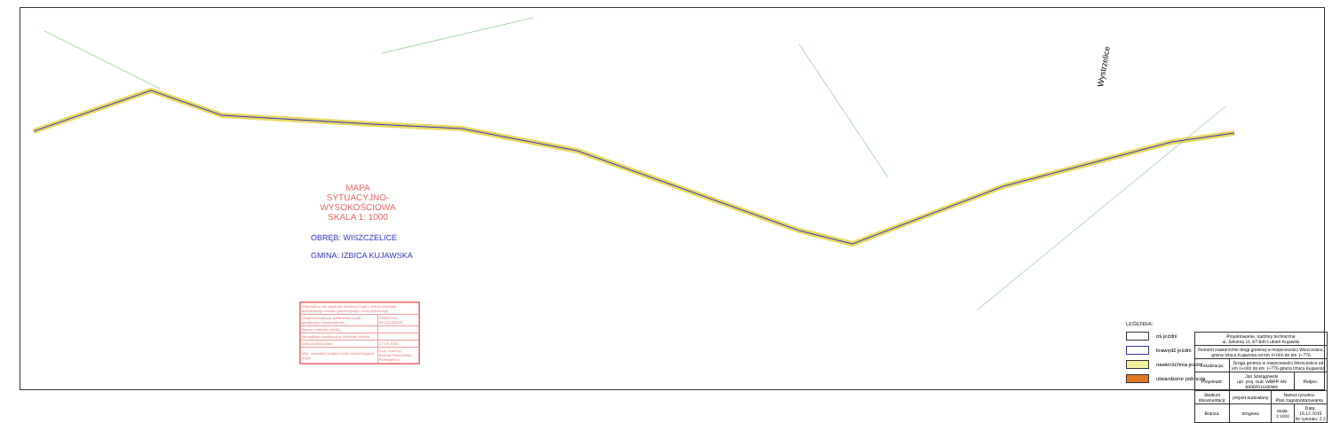Wystrzelice
MAPA
SYTUACYJNO-WYSOKOŚCIOWA
SKALA 1: 1000
OBRĘB: WISZCZELICE
GMINA: IZBICA KUJAWSKA
| Poświadcza się zgodność niniejszej kopii z treścią materiału państwowego zasobu geodezyjnego i kartograficznego | |
| Organ prowadzący państwowy zasób geodezyjny i kartograficzny | STAROSTA WŁOCŁAWSKI |
| Nazwa materiału zasobu | |
| Identyfikator ewidencyjny materiału zasobu | |
| Data wydania kopii | 27 LIS 2015 |
| Imię, nazwisko i podpis osoby reprezentującej organ | Z up. Starosty Bożena Skowrońska Podinspektor |
LEGENDA:
oś jezdni
krawędź jezdni
nawierzchnia jezdni
utwardzone pobocza
| Projektowanie, nadzory techniczne ul. Szkolna 11, 87-840 Lubień Kujawski | | | |
| Remont nawierzchni drogi gminnej w miejscowości Wiszczelice, gmina Izbica Kujawska od km 0+000 do km 1+776 | | | |
| Lokalizacja: | Droga gminna w miejscowości Wiszczelice od km 0+000 do km 1+776 gmina Izbica Kujawska | | |
| Projektant: | Jan Szelągowski upr. proj.-bud. WBPP-AN 8838/5/16/80Wk | | Podpis: |
| Stadium dokumentacji: | projekt budowlany | Nazwa rysunku: Plan zagospodarowania | |
| Branża: | drogowa | skala: 1:1000 | Data: 15.12.2015 Nr rysunku: 2.2 |